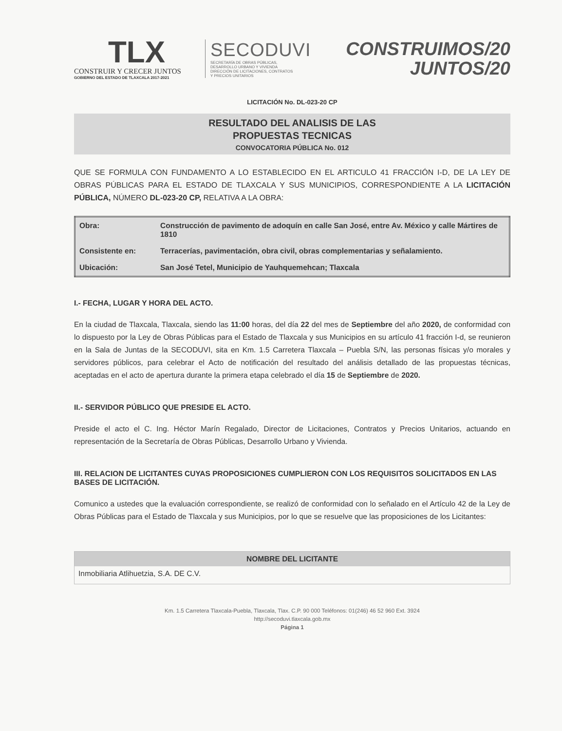TLX
CONSTRUIR Y CRECER JUNTOS
GOBIERNO DEL ESTADO DE TLAXCALA 2017-2021
SECODUVI
SECRETARÍA DE OBRAS PÚBLICAS,
DESARROLLO URBANO Y VIVIENDA
DIRECCIÓN DE LICITACIONES, CONTRATOS
Y PRECIOS UNITARIOS
CONSTRUIMOS/20
JUNTOS/20
LICITACIÓN No. DL-023-20 CP
RESULTADO DEL ANALISIS DE LAS
PROPUESTAS TECNICAS
CONVOCATORIA PÚBLICA No. 012
QUE SE FORMULA CON FUNDAMENTO A LO ESTABLECIDO EN EL ARTICULO 41 FRACCIÓN I-D, DE LA LEY DE OBRAS PÚBLICAS PARA EL ESTADO DE TLAXCALA Y SUS MUNICIPIOS, CORRESPONDIENTE A LA LICITACIÓN PÚBLICA, NÚMERO DL-023-20 CP, RELATIVA A LA OBRA:
| Obra: | Construcción de pavimento de adoquín en calle San José, entre Av. México y calle Mártires de 1810 |
| Consistente en: | Terracerías, pavimentación, obra civil, obras complementarias y señalamiento. |
| Ubicación: | San José Tetel, Municipio de Yauhquemehcan; Tlaxcala |
I.- FECHA, LUGAR Y HORA DEL ACTO.
En la ciudad de Tlaxcala, Tlaxcala, siendo las 11:00 horas, del día 22 del mes de Septiembre del año 2020, de conformidad con lo dispuesto por la Ley de Obras Públicas para el Estado de Tlaxcala y sus Municipios en su artículo 41 fracción I-d, se reunieron en la Sala de Juntas de la SECODUVI, sita en Km. 1.5 Carretera Tlaxcala – Puebla S/N, las personas físicas y/o morales y servidores públicos, para celebrar el Acto de notificación del resultado del análisis detallado de las propuestas técnicas, aceptadas en el acto de apertura durante la primera etapa celebrado el día 15 de Septiembre de 2020.
II.- SERVIDOR PÚBLICO QUE PRESIDE EL ACTO.
Preside el acto el C. Ing. Héctor Marín Regalado, Director de Licitaciones, Contratos y Precios Unitarios, actuando en representación de la Secretaría de Obras Públicas, Desarrollo Urbano y Vivienda.
III. RELACION DE LICITANTES CUYAS PROPOSICIONES CUMPLIERON CON LOS REQUISITOS SOLICITADOS EN LAS BASES DE LICITACIÓN.
Comunico a ustedes que la evaluación correspondiente, se realizó de conformidad con lo señalado en el Artículo 42 de la Ley de Obras Públicas para el Estado de Tlaxcala y sus Municipios, por lo que se resuelve que las proposiciones de los Licitantes:
| NOMBRE DEL LICITANTE |
| --- |
| Inmobiliaria Atlihuetzia, S.A. DE C.V. |
Km. 1.5 Carretera Tlaxcala-Puebla, Tlaxcala, Tlax. C.P. 90 000 Teléfonos: 01(246) 46 52 960 Ext. 3924
http://secoduvi.tlaxcala.gob.mx
Página 1